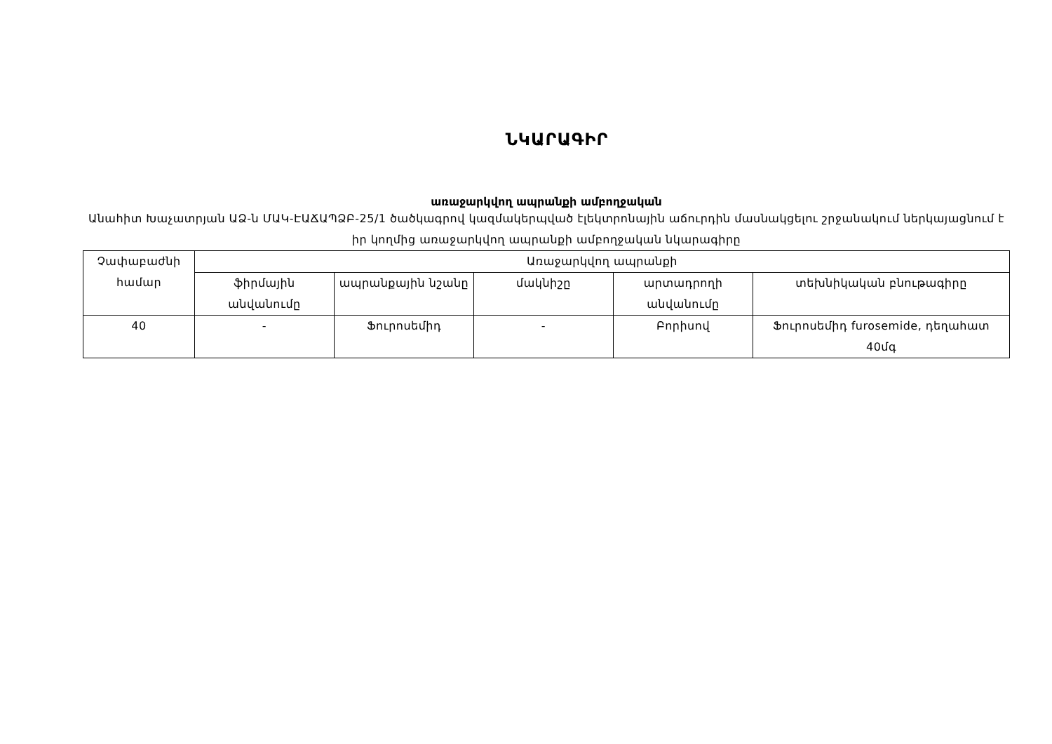ՆԿԱՐԱԳԻՐ
առաջարկվող ապրանքի ամբողջական
Անահիտ Խաչատրյան ԱՁ-ն ՄԱԿ-ԷԱՃԱՊՁԲ-25/1 ծածկագրով կազմակերպված էլեկտրոնային աճուրդին մասնակցելու շրջանակում ներկայացնում է իր կողմից առաջարկվող ապրանքի ամբողջական նկարագիրը
| Չափաբաժնի համար | Առաջարկվող ապրանքի | | | | |
| --- | --- | --- | --- | --- | --- |
| | ֆիրմային անվանումը | ապրանքային նշանը | մակնիշը | արտադրողի անվանումը | տեխնիկական բնութագիրը |
| 40 | - | Ֆուրոսեմիդ | - | Բորիսով | Ֆուրոսեմիդ furosemide, դեղահատ 40մգ |